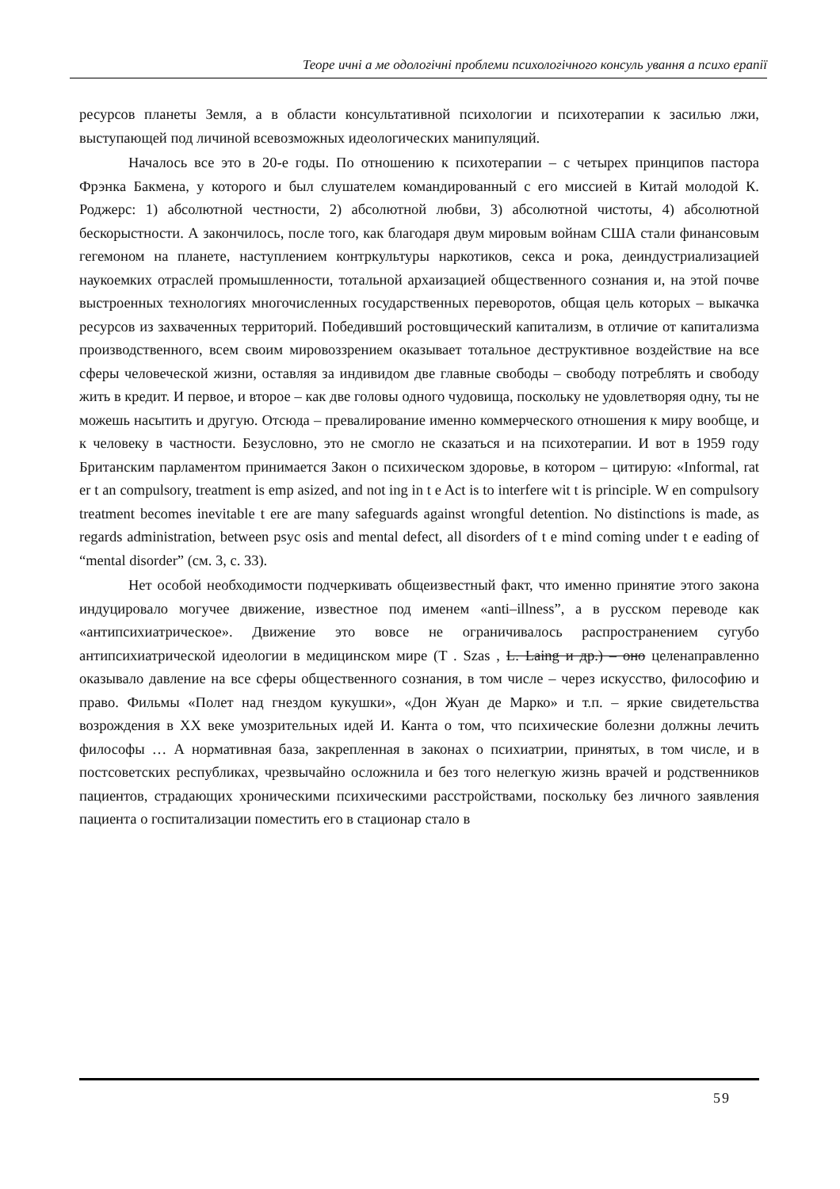Теоре ичні а ме одологічні проблеми психологічного консуль ування а психо ерапії
ресурсов планеты Земля, а в области консультативной психологии и психотерапии к засилью лжи, выступающей под личиной всевозможных идеологических манипуляций.
Началось все это в 20-е годы. По отношению к психотерапии – с четырех принципов пастора Фрэнка Бакмена, у которого и был слушателем командированный с его миссией в Китай молодой К. Роджерс: 1) абсолютной честности, 2) абсолютной любви, 3) абсолютной чистоты, 4) абсолютной бескорыстности. А закончилось, после того, как благодаря двум мировым войнам США стали финансовым гегемоном на планете, наступлением контркультуры наркотиков, секса и рока, деиндустриализацией наукоемких отраслей промышленности, тотальной архаизацией общественного сознания и, на этой почве выстроенных технологиях многочисленных государственных переворотов, общая цель которых – выкачка ресурсов из захваченных территорий. Победивший ростовщический капитализм, в отличие от капитализма производственного, всем своим мировоззрением оказывает тотальное деструктивное воздействие на все сферы человеческой жизни, оставляя за индивидом две главные свободы – свободу потреблять и свободу жить в кредит. И первое, и второе – как две головы одного чудовища, поскольку не удовлетворяя одну, ты не можешь насытить и другую. Отсюда – превалирование именно коммерческого отношения к миру вообще, и к человеку в частности. Безусловно, это не смогло не сказаться и на психотерапии. И вот в 1959 году Британским парламентом принимается Закон о психическом здоровье, в котором – цитирую: «Informal, rat er t an compulsory, treatment is emp asized, and not ing in t e Act is to interfere wit t is principle. W en compulsory treatment becomes inevitable t ere are many safeguards against wrongful detention. No distinctions is made, as regards administration, between psyc osis and mental defect, all disorders of t e mind coming under t e eading of “mental disorder” (см. 3, с. 33).
Нет особой необходимости подчеркивать общеизвестный факт, что именно принятие этого закона индуцировало могучее движение, известное под именем «anti–illness”, а в русском переводе как «антипсихиатрическое». Движение это вовсе не ограничивалось распространением сугубо антипсихиатрической идеологии в медицинском мире (T . Szas , L. Laing и др.) – оно целенаправленно оказывало давление на все сферы общественного сознания, в том числе – через искусство, философию и право. Фильмы «Полет над гнездом кукушки», «Дон Жуан де Марко» и т.п. – яркие свидетельства возрождения в XX веке умозрительных идей И. Канта о том, что психические болезни должны лечить философы … А нормативная база, закрепленная в законах о психиатрии, принятых, в том числе, и в постсоветских республиках, чрезвычайно осложнила и без того нелегкую жизнь врачей и родственников пациентов, страдающих хроническими психическими расстройствами, поскольку без личного заявления пациента о госпитализации поместить его в стационар стало в
59